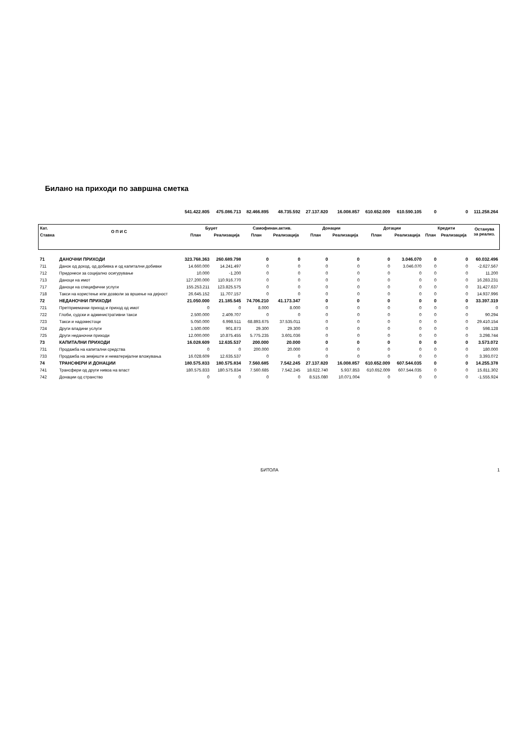Билано на приходи по завршна сметка
| | | 541.422.805 | 475.086.713 | 82.466.895 | 48.735.592 | 27.137.820 | 16.008.857 | 610.652.009 | 610.590.105 | 0 | 0 | 111.258.264 |
| Кат. | О П И С | Буџет | | Самофинан.актив. | | Донации | | Дотации | | Кредити | | Останува за реализ. |
| Ставка | | План | Реализација | План | Реализација | План | Реализација | План | Реализација | План | Реализација | |
| 71 | ДАНОЧНИ ПРИХОДИ | 323.768.363 | 260.689.798 | 0 | 0 | 0 | 0 | 0 | 3.046.070 | 0 | 0 | 60.032.496 |
| 711 | Данок од доход, од добивка и од капитални добивки | 14.660.000 | 14.241.497 | 0 | 0 | 0 | 0 | 0 | 3.046.070 | 0 | 0 | -2.627.567 |
| 712 | Придонеси за социјално осигурување | 10.000 | -1.200 | 0 | 0 | 0 | 0 | 0 | 0 | 0 | 0 | 11.200 |
| 713 | Даноци на имот | 127.200.000 | 110.916.770 | 0 | 0 | 0 | 0 | 0 | 0 | 0 | 0 | 16.283.231 |
| 717 | Даноци на специфични услуги | 155.253.211 | 123.825.575 | 0 | 0 | 0 | 0 | 0 | 0 | 0 | 0 | 31.427.637 |
| 718 | Такси на користење или дозволи за вршење на дејност | 26.645.152 | 11.707.157 | 0 | 0 | 0 | 0 | 0 | 0 | 0 | 0 | 14.937.996 |
| 72 | НЕДАНОЧНИ ПРИХОДИ | 21.050.000 | 21.185.545 | 74.706.210 | 41.173.347 | 0 | 0 | 0 | 0 | 0 | 0 | 33.397.319 |
| 721 | Претприемачки приход и приход од имот | 0 | 0 | 8.000 | 8.000 | 0 | 0 | 0 | 0 | 0 | 0 | 0 |
| 722 | Глоби, судски и административни такси | 2.500.000 | 2.409.707 | 0 | 0 | 0 | 0 | 0 | 0 | 0 | 0 | 90.294 |
| 723 | Такси и надоместоци | 5.050.000 | 6.998.511 | 68.893.675 | 37.535.011 | 0 | 0 | 0 | 0 | 0 | 0 | 29.410.154 |
| 724 | Други владини услуги | 1.500.000 | 901.873 | 29.300 | 29.300 | 0 | 0 | 0 | 0 | 0 | 0 | 598.128 |
| 725 | Други неданочни приходи | 12.000.000 | 10.875.455 | 5.775.235 | 3.601.036 | 0 | 0 | 0 | 0 | 0 | 0 | 3.298.744 |
| 73 | КАПИТАЛНИ ПРИХОДИ | 16.028.609 | 12.635.537 | 200.000 | 20.000 | 0 | 0 | 0 | 0 | 0 | 0 | 3.573.072 |
| 731 | Продажба на капитални средства | 0 | 0 | 200.000 | 20.000 | 0 | 0 | 0 | 0 | 0 | 0 | 180.000 |
| 733 | Продажба на земјиште и нематеријални вложувања | 16.028.609 | 12.635.537 | 0 | 0 | 0 | 0 | 0 | 0 | 0 | 0 | 3.393.072 |
| 74 | ТРАНСФЕРИ И ДОНАЦИИ | 180.575.833 | 180.575.834 | 7.560.685 | 7.542.245 | 27.137.820 | 16.008.857 | 610.652.009 | 607.544.035 | 0 | 0 | 14.255.378 |
| 741 | Трансфери од други нивоа на власт | 180.575.833 | 180.575.834 | 7.560.685 | 7.542.245 | 18.622.740 | 5.937.853 | 610.652.009 | 607.544.035 | 0 | 0 | 15.811.302 |
| 742 | Донации од странство | 0 | 0 | 0 | 0 | 8.515.080 | 10.071.004 | 0 | 0 | 0 | 0 | -1.555.924 |
БИТОЛА 1